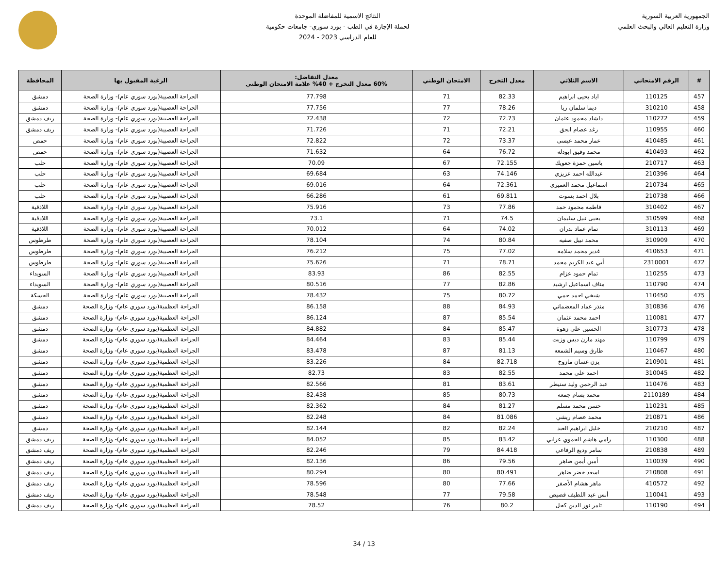الجمهورية العربية السورية
وزارة التعليم العالي والبحث العلمي
النتائج الاسمية للمفاضلة الموحدة
لحملة الإجازة في الطب - بورد سوري- جامعات حكومية
للعام الدراسي 2023 - 2024
| # | الرقم الامتحاني | الاسم الثلاثي | معدل التخرج | الامتحان الوطني | معدل التفاضل: 60% معدل التخرج + 40% علامة الامتحان الوطني | الرغبة المقبول بها | المحافظة |
| --- | --- | --- | --- | --- | --- | --- | --- |
| 457 | 110125 | اياد يحيى ابراهيم | 82.33 | 71 | 77.798 | الجراحة العصبية(بورد سوري عام)- وزارة الصحة | دمشق |
| 458 | 310210 | ديما سلمان ريا | 78.26 | 77 | 77.756 | الجراحة العصبية(بورد سوري عام)- وزارة الصحة | دمشق |
| 459 | 110272 | دلشاد محمود عثمان | 72.73 | 72 | 72.438 | الجراحة العصبية(بورد سوري عام)- وزارة الصحة | ريف دمشق |
| 460 | 110955 | رغد عصام انجق | 72.21 | 71 | 71.726 | الجراحة العصبية(بورد سوري عام)- وزارة الصحة | ريف دمشق |
| 461 | 410485 | عمار محمد عيسى | 73.37 | 72 | 72.822 | الجراحة العصبية(بورد سوري عام)- وزارة الصحة | حمص |
| 462 | 410493 | محمد وفيق ابودله | 76.72 | 64 | 71.632 | الجراحة العصبية(بورد سوري عام)- وزارة الصحة | حمص |
| 463 | 210717 | ياسين حمزة جعويك | 72.155 | 67 | 70.09 | الجراحة العصبية(بورد سوري عام)- وزارة الصحة | حلب |
| 464 | 210396 | عبدالله احمد عزيزي | 74.146 | 63 | 69.684 | الجراحة العصبية(بورد سوري عام)- وزارة الصحة | حلب |
| 465 | 210734 | اسماعيل محمد العميري | 72.361 | 64 | 69.016 | الجراحة العصبية(بورد سوري عام)- وزارة الصحة | حلب |
| 466 | 210738 | بلال احمد بسوت | 69.811 | 61 | 66.286 | الجراحة العصبية(بورد سوري عام)- وزارة الصحة | حلب |
| 467 | 310402 | فاطمه محمود حمد | 77.86 | 73 | 75.916 | الجراحة العصبية(بورد سوري عام)- وزارة الصحة | اللاذقية |
| 468 | 310599 | يحيى نبيل سليمان | 74.5 | 71 | 73.1 | الجراحة العصبية(بورد سوري عام)- وزارة الصحة | اللاذقية |
| 469 | 310113 | تمام عماد بدران | 74.02 | 64 | 70.012 | الجراحة العصبية(بورد سوري عام)- وزارة الصحة | اللاذقية |
| 470 | 310909 | محمد نبيل صفيه | 80.84 | 74 | 78.104 | الجراحة العصبية(بورد سوري عام)- وزارة الصحة | طرطوس |
| 471 | 410653 | غدير محمد سلامه | 77.02 | 75 | 76.212 | الجراحة العصبية(بورد سوري عام)- وزارة الصحة | طرطوس |
| 472 | 2310001 | أبي عبد الكريم محمد | 78.71 | 71 | 75.626 | الجراحة العصبية(بورد سوري عام)- وزارة الصحة | طرطوس |
| 473 | 110255 | تمام حمود عزام | 82.55 | 86 | 83.93 | الجراحة العصبية(بورد سوري عام)- وزارة الصحة | السويداء |
| 474 | 110790 | مناف اسماعيل ارشيد | 82.86 | 77 | 80.516 | الجراحة العصبية(بورد سوري عام)- وزارة الصحة | السويداء |
| 475 | 110450 | شيخي احمد حمي | 80.72 | 75 | 78.432 | الجراحة العصبية(بورد سوري عام)- وزارة الصحة | الحسكة |
| 476 | 310836 | منذر عماد المعضماني | 84.93 | 88 | 86.158 | الجراحة العظمية(بورد سوري عام)- وزارة الصحة | دمشق |
| 477 | 110081 | احمد محمد عثمان | 85.54 | 87 | 86.124 | الجراحة العظمية(بورد سوري عام)- وزارة الصحة | دمشق |
| 478 | 310773 | الحسين علي زهوة | 85.47 | 84 | 84.882 | الجراحة العظمية(بورد سوري عام)- وزارة الصحة | دمشق |
| 479 | 110799 | مهند مازن دبس وزيت | 85.44 | 83 | 84.464 | الجراحة العظمية(بورد سوري عام)- وزارة الصحة | دمشق |
| 480 | 110467 | طارق وسيم الشمعه | 81.13 | 87 | 83.478 | الجراحة العظمية(بورد سوري عام)- وزارة الصحة | دمشق |
| 481 | 210901 | يزن غسان مازوخ | 82.718 | 84 | 83.226 | الجراحة العظمية(بورد سوري عام)- وزارة الصحة | دمشق |
| 482 | 310045 | احمد علي محمد | 82.55 | 83 | 82.73 | الجراحة العظمية(بورد سوري عام)- وزارة الصحة | دمشق |
| 483 | 110476 | عبد الرحمن وليد سنيطر | 83.61 | 81 | 82.566 | الجراحة العظمية(بورد سوري عام)- وزارة الصحة | دمشق |
| 484 | 2110189 | محمد بسام جمعه | 80.73 | 85 | 82.438 | الجراحة العظمية(بورد سوري عام)- وزارة الصحة | دمشق |
| 485 | 110231 | حسن محمد مسلم | 81.27 | 84 | 82.362 | الجراحة العظمية(بورد سوري عام)- وزارة الصحة | دمشق |
| 486 | 210871 | محمد عصام ريشي | 81.086 | 84 | 82.248 | الجراحة العظمية(بورد سوري عام)- وزارة الصحة | دمشق |
| 487 | 210210 | خليل ابراهيم العبد | 82.24 | 82 | 82.144 | الجراحة العظمية(بورد سوري عام)- وزارة الصحة | دمشق |
| 488 | 110300 | رامي هاشم الحموي عرابي | 83.42 | 85 | 84.052 | الجراحة العظمية(بورد سوري عام)- وزارة الصحة | ريف دمشق |
| 489 | 210838 | سامر وديع الرفاعي | 84.418 | 79 | 82.246 | الجراحة العظمية(بورد سوري عام)- وزارة الصحة | ريف دمشق |
| 490 | 110039 | أمين أيمن ضاهر | 79.56 | 86 | 82.136 | الجراحة العظمية(بورد سوري عام)- وزارة الصحة | ريف دمشق |
| 491 | 210808 | اسعد خضر ضاهر | 80.491 | 80 | 80.294 | الجراحة العظمية(بورد سوري عام)- وزارة الصحة | ريف دمشق |
| 492 | 410572 | ماهر هشام الأصفر | 77.66 | 80 | 78.596 | الجراحة العظمية(بورد سوري عام)- وزارة الصحة | ريف دمشق |
| 493 | 110041 | أنس عبد اللطيف قصيص | 79.58 | 77 | 78.548 | الجراحة العظمية(بورد سوري عام)- وزارة الصحة | ريف دمشق |
| 494 | 110190 | تامر نور الدين كحل | 80.2 | 76 | 78.52 | الجراحة العظمية(بورد سوري عام)- وزارة الصحة | ريف دمشق |
13 / 34